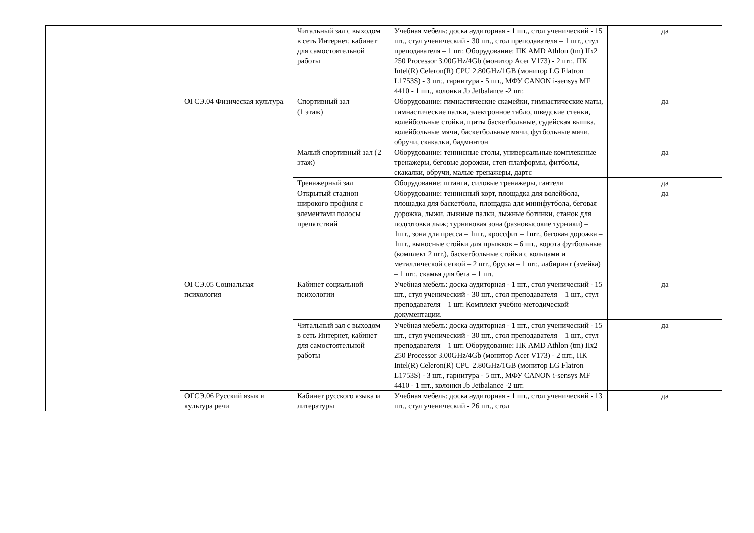| | | | Читальный зал с выходом в сеть Интернет, кабинет для самостоятельной работы | Учебная мебель: доска аудиторная - 1 шт., стол ученический - 15 шт., стул ученический - 30 шт., стол преподавателя – 1 шт., стул преподавателя – 1 шт. Оборудование: ПК AMD Athlon (tm) IIx2 250 Processor 3.00GHz/4Gb (монитор Acer V173) - 2 шт., ПК Intel(R) Celeron(R) CPU 2.80GHz/1GB (монитор LG Flatron L1753S) - 3 шт., гарнитура - 5 шт., МФУ CANON i-sensys MF 4410 - 1 шт., колонки Jb Jetbalance -2 шт. | да |
| | | ОГСЭ.04 Физическая культура | Спортивный зал (1 этаж) | Оборудование: гимнастические скамейки, гимнастические маты, гимнастические палки, электронное табло, шведские стенки, волейбольные стойки, щиты баскетбольные, судейская вышка, волейбольные мячи, баскетбольные мячи, футбольные мячи, обручи, скакалки, бадминтон | да |
| | | | Малый спортивный зал (2 этаж) | Оборудование: теннисные столы, универсальные комплексные тренажеры, беговые дорожки, степ-платформы, фитболы, скакалки, обручи, малые тренажеры, дартс | да |
| | | | Тренажерный зал | Оборудование: штанги, силовые тренажеры, гантели | да |
| | | | Открытый стадион широкого профиля с элементами полосы препятствий | Оборудование: теннисный корт, площадка для волейбола, площадка для баскетбола, площадка для минифутбола, беговая дорожка, лыжи, лыжные палки, лыжные ботинки, станок для подготовки лыж; турниковая зона (разновысокие турники) – 1шт., зона для пресса – 1шт., кроссфит – 1шт., беговая дорожка – 1шт., выносные стойки для прыжков – 6 шт., ворота футбольные (комплект 2 шт.), баскетбольные стойки с кольцами и металлической сеткой – 2 шт., брусья – 1 шт., лабиринт (змейка) – 1 шт., скамья для бега – 1 шт. | да |
| | | ОГСЭ.05 Социальная психология | Кабинет социальной психологии | Учебная мебель: доска аудиторная - 1 шт., стол ученический - 15 шт., стул ученический - 30 шт., стол преподавателя – 1 шт., стул преподавателя – 1 шт. Комплект учебно-методической документации. | да |
| | | | Читальный зал с выходом в сеть Интернет, кабинет для самостоятельной работы | Учебная мебель: доска аудиторная - 1 шт., стол ученический - 15 шт., стул ученический - 30 шт., стол преподавателя – 1 шт., стул преподавателя – 1 шт. Оборудование: ПК AMD Athlon (tm) IIx2 250 Processor 3.00GHz/4Gb (монитор Acer V173) - 2 шт., ПК Intel(R) Celeron(R) CPU 2.80GHz/1GB (монитор LG Flatron L1753S) - 3 шт., гарнитура - 5 шт., МФУ CANON i-sensys MF 4410 - 1 шт., колонки Jb Jetbalance -2 шт. | да |
| | | ОГСЭ.06 Русский язык и культура речи | Кабинет русского языка и литературы | Учебная мебель: доска аудиторная - 1 шт., стол ученический - 13 шт., стул ученический - 26 шт., стол | да |